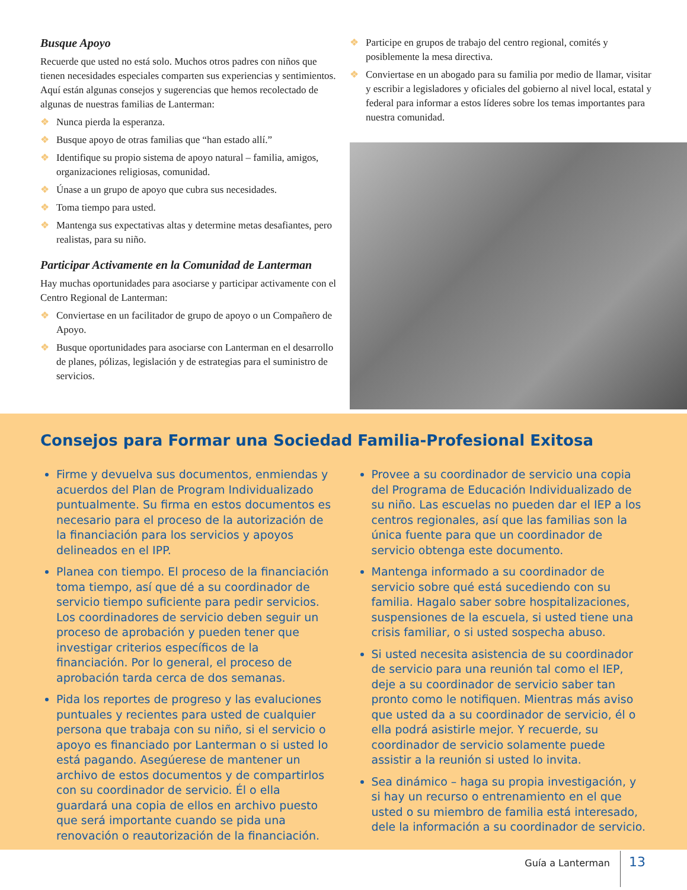Busque Apoyo
Recuerde que usted no está solo. Muchos otros padres con niños que tienen necesidades especiales comparten sus experiencias y sentimientos. Aquí están algunas consejos y sugerencias que hemos recolectado de algunas de nuestras familias de Lanterman:
❖ Nunca pierda la esperanza.
❖ Busque apoyo de otras familias que “han estado allí.”
❖ Identifique su propio sistema de apoyo natural – familia, amigos, organizaciones religiosas, comunidad.
❖ Únase a un grupo de apoyo que cubra sus necesidades.
❖ Toma tiempo para usted.
❖ Mantenga sus expectativas altas y determine metas desafiantes, pero realistas, para su niño.
Participar Activamente en la Comunidad de Lanterman
Hay muchas oportunidades para asociarse y participar activamente con el Centro Regional de Lanterman:
❖ Conviertase en un facilitador de grupo de apoyo o un Compañero de Apoyo.
❖ Busque oportunidades para asociarse con Lanterman en el desarrollo de planes, pólizas, legislación y de estrategias para el suministro de servicios.
❖ Participe en grupos de trabajo del centro regional, comités y posiblemente la mesa directiva.
❖ Conviertase en un abogado para su familia por medio de llamar, visitar y escribir a legisladores y oficiales del gobierno al nivel local, estatal y federal para informar a estos líderes sobre los temas importantes para nuestra comunidad.
Consejos para Formar una Sociedad Familia-Profesional Exitosa
Firme y devuelva sus documentos, enmiendas y acuerdos del Plan de Program Individualizado puntualmente. Su firma en estos documentos es necesario para el proceso de la autorización de la financiación para los servicios y apoyos delineados en el IPP.
Planea con tiempo. El proceso de la financiación toma tiempo, así que dé a su coordinador de servicio tiempo suficiente para pedir servicios. Los coordinadores de servicio deben seguir un proceso de aprobación y pueden tener que investigar criterios específicos de la financiación. Por lo general, el proceso de aprobación tarda cerca de dos semanas.
Pida los reportes de progreso y las evaluciones puntuales y recientes para usted de cualquier persona que trabaja con su niño, si el servicio o apoyo es financiado por Lanterman o si usted lo está pagando. Asegúerese de mantener un archivo de estos documentos y de compartirlos con su coordinador de servicio. Él o ella guardará una copia de ellos en archivo puesto que será importante cuando se pida una renovación o reautorización de la financiación.
Provee a su coordinador de servicio una copia del Programa de Educación Individualizado de su niño. Las escuelas no pueden dar el IEP a los centros regionales, así que las familias son la única fuente para que un coordinador de servicio obtenga este documento.
Mantenga informado a su coordinador de servicio sobre qué está sucediendo con su familia. Hagalo saber sobre hospitalizaciones, suspensiones de la escuela, si usted tiene una crisis familiar, o si usted sospecha abuso.
Si usted necesita asistencia de su coordinador de servicio para una reunión tal como el IEP, deje a su coordinador de servicio saber tan pronto como le notifiquen. Mientras más aviso que usted da a su coordinador de servicio, él o ella podrá asistirle mejor. Y recuerde, su coordinador de servicio solamente puede assistir a la reunión si usted lo invita.
Sea dinámico – haga su propia investigación, y si hay un recurso o entrenamiento en el que usted o su miembro de familia está interesado, dele la información a su coordinador de servicio.
Guía a Lanterman 13